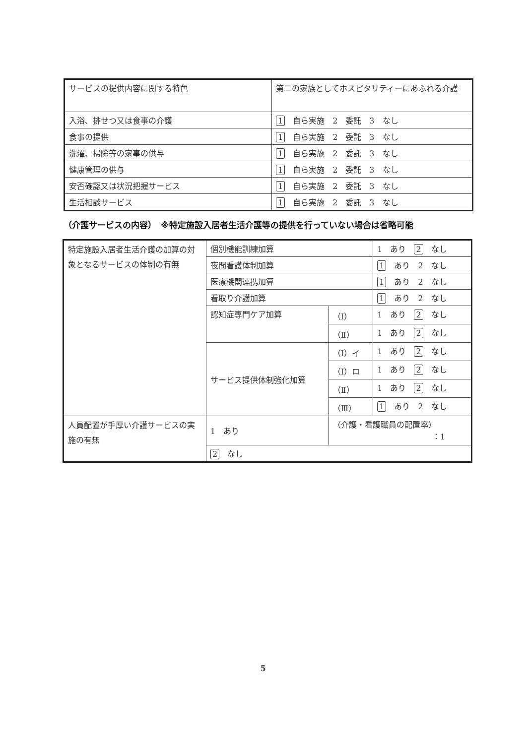| サービスの提供内容に関する特色 | 第二の家族としてホスピタリティーにあふれる介護 |
| 入浴、排せつ又は食事の介護 | 1 自ら実施 2 委託 3 なし |
| 食事の提供 | 1 自ら実施 2 委託 3 なし |
| 洗濯、掃除等の家事の供与 | 1 自ら実施 2 委託 3 なし |
| 健康管理の供与 | 1 自ら実施 2 委託 3 なし |
| 安否確認又は状況把握サービス | 1 自ら実施 2 委託 3 なし |
| 生活相談サービス | 1 自ら実施 2 委託 3 なし |
（介護サービスの内容）　※特定施設入居者生活介護等の提供を行っていない場合は省略可能
| 特定施設入居者生活介護の加算の対象となるサービスの体制の有無 | 個別機能訓練加算 | | 1 あり 2 なし |
| | 夜間看護体制加算 | | 1 あり 2 なし |
| | 医療機関連携加算 | | 1 あり 2 なし |
| | 看取り介護加算 | | 1 あり 2 なし |
| | 認知症専門ケア加算 | （Ⅰ） | 1 あり 2 なし |
| | | （Ⅱ） | 1 あり 2 なし |
| | サービス提供体制強化加算 | （Ⅰ）イ | 1 あり 2 なし |
| | | （Ⅰ）ロ | 1 あり 2 なし |
| | | （Ⅱ） | 1 あり 2 なし |
| | | （Ⅲ） | 1 あり 2 なし |
| 人員配置が手厚い介護サービスの実施の有無 | 1 あり | （介護・看護職員の配置率） ：1 | |
| | 2 なし | | |
5